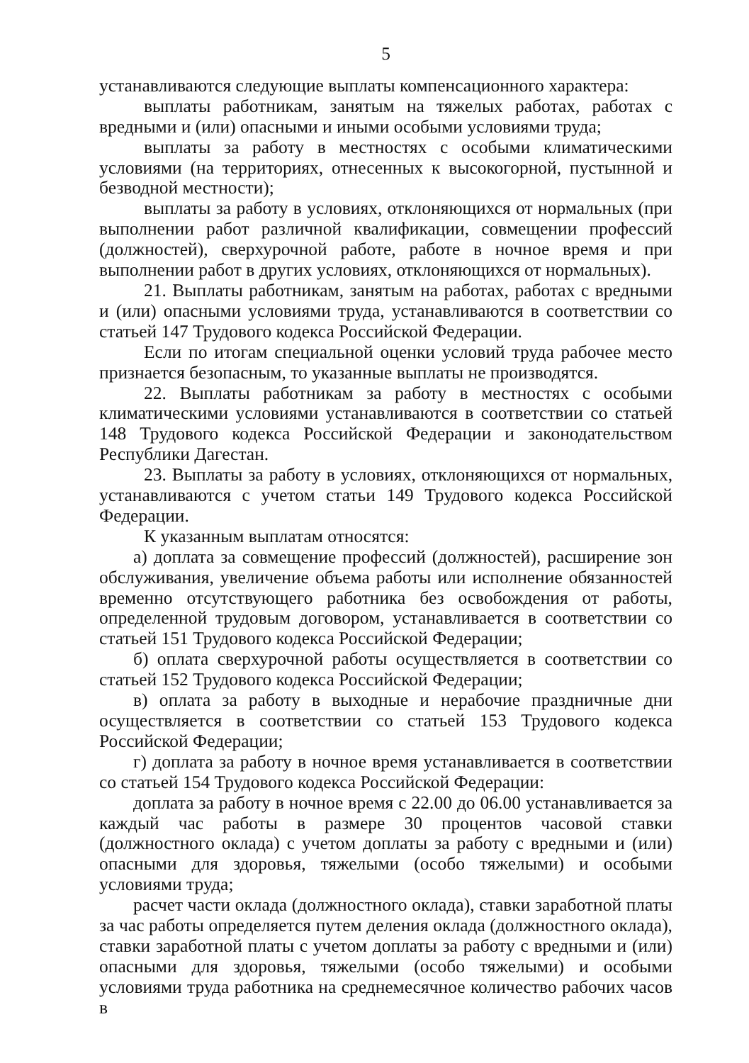5
устанавливаются следующие выплаты компенсационного характера:
выплаты работникам, занятым на тяжелых работах, работах с вредными и (или) опасными и иными особыми условиями труда;
выплаты за работу в местностях с особыми климатическими условиями (на территориях, отнесенных к высокогорной, пустынной и безводной местности);
выплаты за работу в условиях, отклоняющихся от нормальных (при выполнении работ различной квалификации, совмещении профессий (должностей), сверхурочной работе, работе в ночное время и при выполнении работ в других условиях, отклоняющихся от нормальных).
21. Выплаты работникам, занятым на работах, работах с вредными и (или) опасными условиями труда, устанавливаются в соответствии со статьей 147 Трудового кодекса Российской Федерации.
Если по итогам специальной оценки условий труда рабочее место признается безопасным, то указанные выплаты не производятся.
22. Выплаты работникам за работу в местностях с особыми климатическими условиями устанавливаются в соответствии со статьей 148 Трудового кодекса Российской Федерации и законодательством Республики Дагестан.
23. Выплаты за работу в условиях, отклоняющихся от нормальных, устанавливаются с учетом статьи 149 Трудового кодекса Российской Федерации.
К указанным выплатам относятся:
а) доплата за совмещение профессий (должностей), расширение зон обслуживания, увеличение объема работы или исполнение обязанностей временно отсутствующего работника без освобождения от работы, определенной трудовым договором, устанавливается в соответствии со статьей 151 Трудового кодекса Российской Федерации;
б) оплата сверхурочной работы осуществляется в соответствии со статьей 152 Трудового кодекса Российской Федерации;
в) оплата за работу в выходные и нерабочие праздничные дни осуществляется в соответствии со статьей 153 Трудового кодекса Российской Федерации;
г) доплата за работу в ночное время устанавливается в соответствии со статьей 154 Трудового кодекса Российской Федерации:
доплата за работу в ночное время с 22.00 до 06.00 устанавливается за каждый час работы в размере 30 процентов часовой ставки (должностного оклада) с учетом доплаты за работу с вредными и (или) опасными для здоровья, тяжелыми (особо тяжелыми) и особыми условиями труда;
расчет части оклада (должностного оклада), ставки заработной платы за час работы определяется путем деления оклада (должностного оклада), ставки заработной платы с учетом доплаты за работу с вредными и (или) опасными для здоровья, тяжелыми (особо тяжелыми) и особыми условиями труда работника на среднемесячное количество рабочих часов в